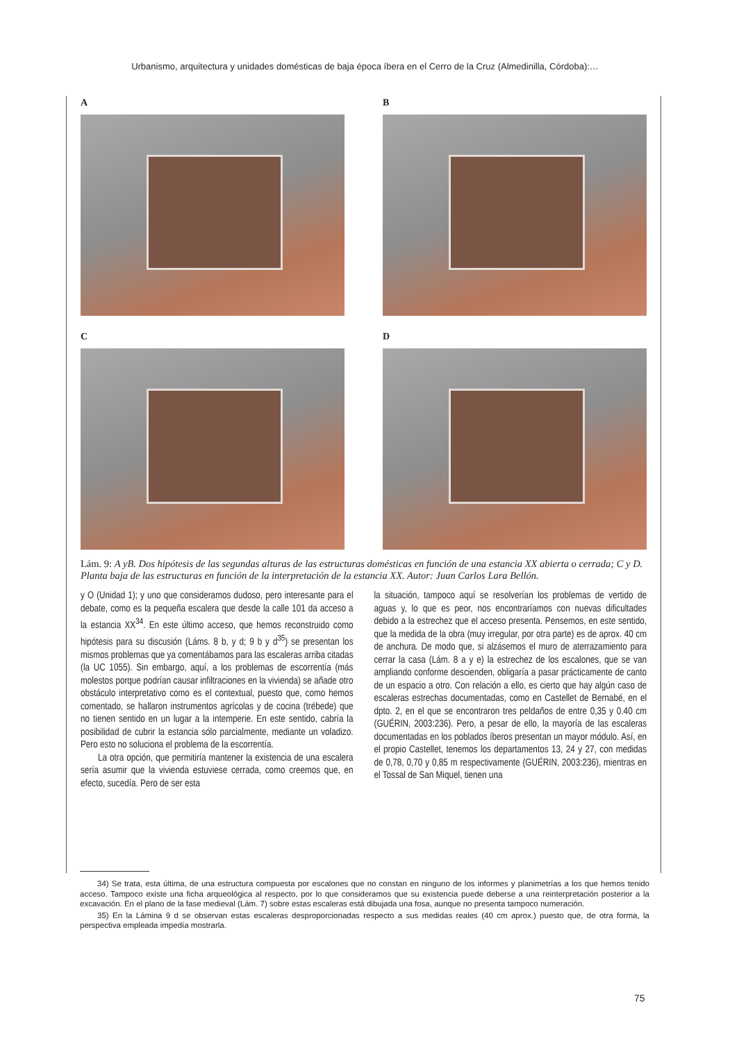Urbanismo, arquitectura y unidades domésticas de baja época íbera en el Cerro de la Cruz (Almedinilla, Córdoba):…
A
B
C
D
Lám. 9: A yB. Dos hipótesis de las segundas alturas de las estructuras domésticas en función de una estancia XX abierta o cerrada; C y D. Planta baja de las estructuras en función de la interpretación de la estancia XX. Autor: Juan Carlos Lara Bellón.
y O (Unidad 1); y uno que consideramos dudoso, pero interesante para el debate, como es la pequeña escalera que desde la calle 101 da acceso a la estancia XX<sup>34</sup>. En este último acceso, que hemos reconstruido como hipótesis para su discusión (Láms. 8 b, y d; 9 b y d<sup>35</sup>) se presentan los mismos problemas que ya comentábamos para las escaleras arriba citadas (la UC 1055). Sin embargo, aquí, a los problemas de escorrentía (más molestos porque podrían causar infiltraciones en la vivienda) se añade otro obstáculo interpretativo como es el contextual, puesto que, como hemos comentado, se hallaron instrumentos agrícolas y de cocina (trébede) que no tienen sentido en un lugar a la intemperie. En este sentido, cabría la posibilidad de cubrir la estancia sólo parcialmente, mediante un voladizo. Pero esto no soluciona el problema de la escorrentía.
La otra opción, que permitiría mantener la existencia de una escalera sería asumir que la vivienda estuviese cerrada, como creemos que, en efecto, sucedía. Pero de ser esta
la situación, tampoco aquí se resolverían los problemas de vertido de aguas y, lo que es peor, nos encontraríamos con nuevas dificultades debido a la estrechez que el acceso presenta. Pensemos, en este sentido, que la medida de la obra (muy irregular, por otra parte) es de aprox. 40 cm de anchura. De modo que, si alzásemos el muro de aterrazamiento para cerrar la casa (Lám. 8 a y e) la estrechez de los escalones, que se van ampliando conforme descienden, obligaría a pasar prácticamente de canto de un espacio a otro. Con relación a ello, es cierto que hay algún caso de escaleras estrechas documentadas, como en Castellet de Bernabé, en el dpto. 2, en el que se encontraron tres peldaños de entre 0,35 y 0.40 cm (GUÉRIN, 2003:236). Pero, a pesar de ello, la mayoría de las escaleras documentadas en los poblados íberos presentan un mayor módulo. Así, en el propio Castellet, tenemos los departamentos 13, 24 y 27, con medidas de 0,78, 0,70 y 0,85 m respectivamente (GUÉRIN, 2003:236), mientras en el Tossal de San Miquel, tienen una
34) Se trata, esta última, de una estructura compuesta por escalones que no constan en ninguno de los informes y planimetrías a los que hemos tenido acceso. Tampoco existe una ficha arqueológica al respecto, por lo que consideramos que su existencia puede deberse a una reinterpretación posterior a la excavación. En el plano de la fase medieval (Lám. 7) sobre estas escaleras está dibujada una fosa, aunque no presenta tampoco numeración.
35) En la Lámina 9 d se observan estas escaleras desproporcionadas respecto a sus medidas reales (40 cm aprox.) puesto que, de otra forma, la perspectiva empleada impedía mostrarla.
75